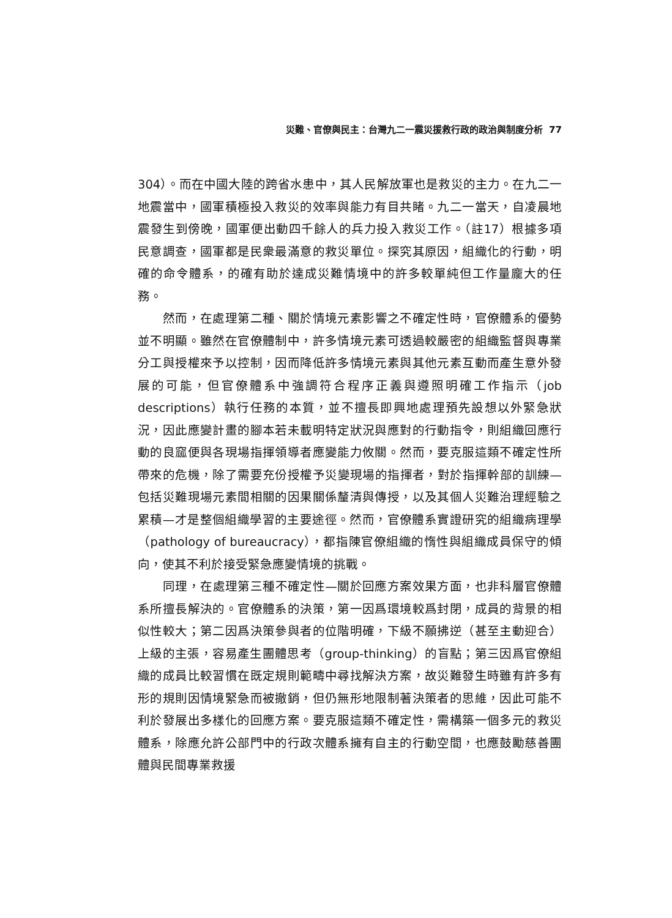災難、官僚與民主：台灣九二一震災援救行政的政治與制度分析 77
304）。而在中國大陸的跨省水患中，其人民解放軍也是救災的主力。在九二一地震當中，國軍積極投入救災的效率與能力有目共睹。九二一當天，自凌晨地震發生到傍晚，國軍便出動四千餘人的兵力投入救災工作。（註17）根據多項民意調查，國軍都是民衆最滿意的救災單位。探究其原因，組織化的行動，明確的命令體系，的確有助於達成災難情境中的許多較單純但工作量龐大的任務。
然而，在處理第二種、關於情境元素影響之不確定性時，官僚體系的優勢並不明顯。雖然在官僚體制中，許多情境元素可透過較嚴密的組織監督與專業分工與授權來予以控制，因而降低許多情境元素與其他元素互動而產生意外發展的可能，但官僚體系中強調符合程序正義與遵照明確工作指示（job descriptions）執行任務的本質，並不擅長即興地處理預先設想以外緊急狀況，因此應變計畫的腳本若未載明特定狀況與應對的行動指令，則組織回應行動的良窳便與各現場指揮領導者應變能力攸關。然而，要克服這類不確定性所帶來的危機，除了需要充份授權予災變現場的指揮者，對於指揮幹部的訓練—包括災難現場元素間相關的因果關係釐清與傳授，以及其個人災難治理經驗之累積—才是整個組織學習的主要途徑。然而，官僚體系實證研究的組織病理學（pathology of bureaucracy），都指陳官僚組織的惰性與組織成員保守的傾向，使其不利於接受緊急應變情境的挑戰。
同理，在處理第三種不確定性—關於回應方案效果方面，也非科層官僚體系所擅長解決的。官僚體系的決策，第一因爲環境較爲封閉，成員的背景的相似性較大；第二因爲決策參與者的位階明確，下級不願拂逆（甚至主動迎合）上級的主張，容易產生團體思考（group-thinking）的盲點；第三因爲官僚組織的成員比較習慣在既定規則範疇中尋找解決方案，故災難發生時雖有許多有形的規則因情境緊急而被撤銷，但仍無形地限制著決策者的思維，因此可能不利於發展出多樣化的回應方案。要克服這類不確定性，需構築一個多元的救災體系，除應允許公部門中的行政次體系擁有自主的行動空間，也應鼓勵慈善團體與民間專業救援